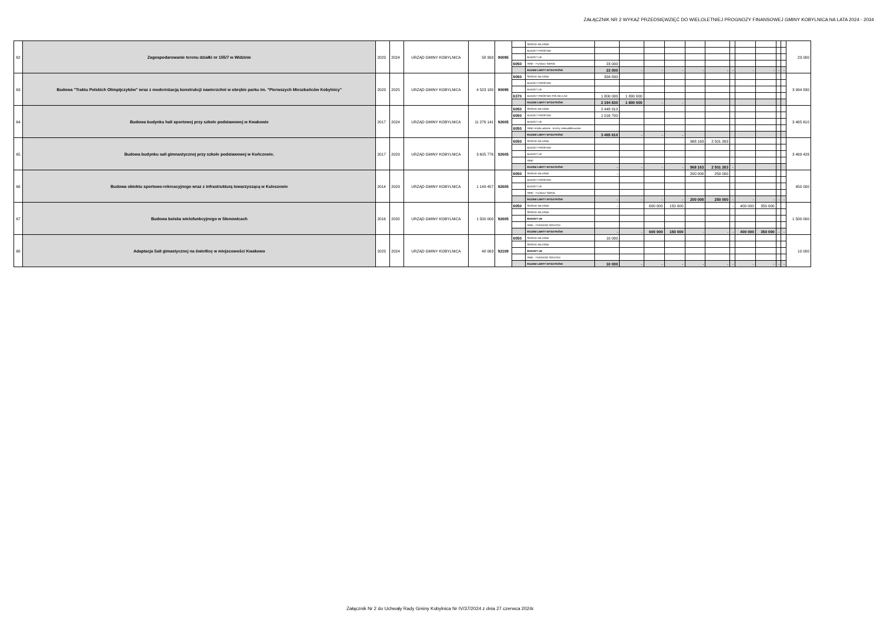ZAŁĄCZNIK NR 2 WYKAZ PRZEDSIĘWZIĘĆ DO WIELOLETNIEJ PROGNOZY FINANSOWEJ GMINY KOBYLNICA NA LATA 2024 - 2034
| 62 | Zagospodarowanie terenu działki nr 155/7 w Widzinie | 2023 | 2024 | URZĄD GMINY KOBYLNICA | 58 993 | 90095 | | ŚRODKI WŁASNE | | | | | | | | | | | | 23 000 |
| | | | | | | | | BUDŻET PAŃSTWA | | | | | | | | | | | | |
| | | | | | | | | BUDŻET UE | | | | | | | | | | | | |
| | | | | | | | 6050 | INNE - Fundusz Sołecki | 23 000 | | | | | | | | | | | |
| | | | | | | | | RAZEM LIMITY WYDATKÓW: | 23 000 | - | - | - | - | - | - | - | - | - | - | |
| 63 | Budowa "Traktu Polskich Olimpijczyków" wraz z modernizacją konstrukcji nawierzchni w obrębie parku im. "Pierwszych Mieszkańców Kobylnicy" | 2023 | 2025 | URZĄD GMINY KOBYLNICA | 4 523 180 | 90095 | 6050 | ŚRODKI WŁASNE | 394 830 | | | | | | | | | | | 3 994 830 |
| | | | | | | | | BUDŻET PAŃSTWA | | | | | | | | | | | | |
| | | | | | | | | BUDŻET UE | | | | | | | | | | | | |
| | | | | | | | 6370 | BUDŻET PAŃSTWA-POLSKI ŁAD | 1 800 000 | 1 800 000 | | | | | | | | | | |
| | | | | | | | | RAZEM LIMITY WYDATKÓW: | 2 194 830 | 1 800 000 | - | - | | | | | | | | |
| 64 | Budowa budynku hali sportowej przy szkole podstawowej w Kwakowie | 2017 | 2024 | URZĄD GMINY KOBYLNICA | 11 276 141 | 92605 | 6050 | ŚRODKI WŁASNE | 2 448 910 | | | | | | | | | | | 3 465 610 |
| | | | | | | | 6050 | BUDŻET PAŃSTWA | 1 016 700 | | | | | | | | | | | |
| | | | | | | | | BUDŻET UE | | | | | | | | | | | | |
| | | | | | | | 6050 | INNE-środki własne - koszty niekwalifikowane | | | | | | | | | | | | |
| | | | | | | | | RAZEM LIMITY WYDATKÓW: | 3 465 610 | - | - | - | | | | | | | | |
| 65 | Budowa budynku sali gimnastycznej przy szkole podstawowej w Kończewie. | 2017 | 2029 | URZĄD GMINY KOBYLNICA | 3 605 776 | 92605 | 6050 | ŚRODKI WŁASNE | | | | | 968 163 | 2 501 263 | | | | | | 3 469 426 |
| | | | | | | | | BUDŻET PAŃSTWA | | | | | | | | | | | | |
| | | | | | | | | BUDŻET UE | | | | | | | | | | | | |
| | | | | | | | | INNE | | | | | | | | | | | | |
| | | | | | | | | RAZEM LIMITY WYDATKÓW: | - | - | - | - | 968 163 | 2 501 263 | - | | | | | |
| 66 | Budowa obiektu sportowo-rekreacyjnego wraz z infrastrukturą towarzyszącą w Kuleszewie | 2014 | 2029 | URZĄD GMINY KOBYLNICA | 1 149 457 | 92605 | 6050 | ŚRODKI WŁASNE | - | | | | 200 000 | 250 000 | | | | | | 450 000 |
| | | | | | | | | BUDŻET PAŃSTWA | | | | | | | | | | | | |
| | | | | | | | | BUDŻET UE | | | | | | | | | | | | |
| | | | | | | | | INNE - Fundusz Sołecki | | | | | | | | | | | | |
| | | | | | | | | RAZEM LIMITY WYDATKÓW: | - | - | - | - | 200 000 | 250 000 | - | - | - | - | - | |
| 67 | Budowa boiska wielofunkcyjnego w Słonowicach | 2016 | 2032 | URZĄD GMINY KOBYLNICA | 1 500 000 | 92605 | 6050 | ŚRODKI WŁASNE | - | | 600 000 | 150 000 | | | - | 400 000 | 350 000 | | | 1 500 000 |
| | | | | | | | | ŚRODKI WŁASNE | | | | | | | | | | | | |
| | | | | | | | | BUDŻET UE | | | | | | | | | | | | |
| | | | | | | | | INNE - FUNDUSZ SOŁECKI | | | | | | | | | | | | |
| | | | | | | | | RAZEM LIMITY WYDATKÓW: | - | - | 600 000 | 150 000 | - | - | - | 400 000 | 350 000 | - | - | |
| 68 | Adaptacja Sali gimastycznej na świetlicę w miejscowości Kwakowo | 2023 | 2024 | URZĄD GMINY KOBYLNICA | 48 063 | 92109 | 6050 | ŚRODKI WŁASNE | 10 000 | | | | | | | | | | | 10 000 |
| | | | | | | | | ŚRODKI WŁASNE | | | | | | | | | | | | |
| | | | | | | | | BUDŻET UE | | | | | | | | | | | | |
| | | | | | | | | INNE - FUNDUSZ SOŁECKI | | | | | | | | | | | | |
| | | | | | | | | RAZEM LIMITY WYDATKÓW: | 10 000 | - | - | - | - | - | - | - | - | - | - | |
Załącznik Nr 2 do Uchwały Rady Gminy Kobylnica Nr IV/37/2024 z dnia 27 czerwca 2024r.